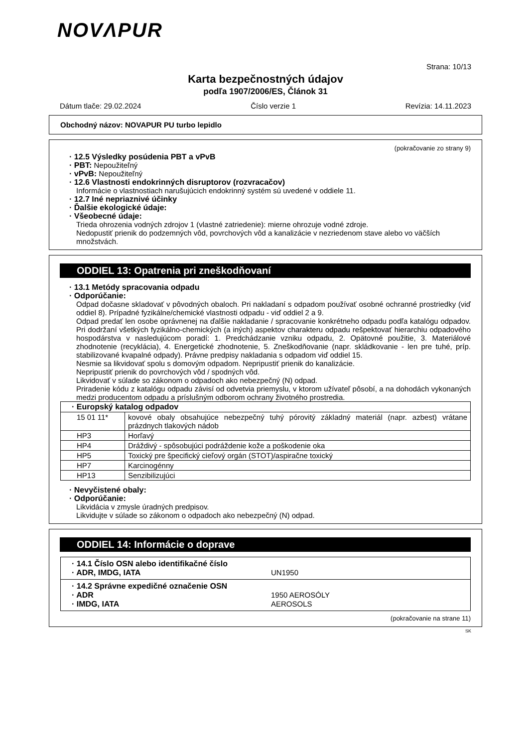NOVΛPUR
Strana: 10/13
Karta bezpečnostných údajov
podľa 1907/2006/ES, Článok 31
Dátum tlače: 29.02.2024 Číslo verzie 1 Revízia: 14.11.2023
Obchodný názov: NOVAPUR PU turbo lepidlo
(pokračovanie zo strany 9)
· 12.5 Výsledky posúdenia PBT a vPvB
· PBT: Nepoužiteľný
· vPvB: Nepoužiteľný
· 12.6 Vlastnosti endokrinných disruptorov (rozvracačov)
Informácie o vlastnostiach narušujúcich endokrinný systém sú uvedené v oddiele 11.
· 12.7 Iné nepriaznivé účinky
· Ďalšie ekologické údaje:
· Všeobecné údaje:
Trieda ohrozenia vodných zdrojov 1 (vlastné zatriedenie): mierne ohrozuje vodné zdroje.
Nedopustiť prienik do podzemných vôd, povrchových vôd a kanalizácie v nezriedenom stave alebo vo väčších množstvách.
ODDIEL 13: Opatrenia pri zneškodňovaní
· 13.1 Metódy spracovania odpadu
· Odporúčanie:
Odpad dočasne skladovať v pôvodných obaloch. Pri nakladaní s odpadom používať osobné ochranné prostriedky (viď oddiel 8). Prípadné fyzikálne/chemické vlastnosti odpadu - viď oddiel 2 a 9.
Odpad predať len osobe oprávnenej na ďalšie nakladanie / spracovanie konkrétneho odpadu podľa katalógu odpadov. Pri dodržaní všetkých fyzikálno-chemických (a iných) aspektov charakteru odpadu rešpektovať hierarchiu odpadového hospodárstva v nasledujúcom poradí: 1. Predchádzanie vzniku odpadu, 2. Opätovné použitie, 3. Materiálové zhodnotenie (recyklácia), 4. Energetické zhodnotenie, 5. Zneškodňovanie (napr. skládkovanie - len pre tuhé, príp. stabilizované kvapalné odpady). Právne predpisy nakladania s odpadom viď oddiel 15.
Nesmie sa likvidovať spolu s domovým odpadom. Nepripustiť prienik do kanalizácie.
Nepripustiť prienik do povrchových vôd / spodných vôd.
Likvidovať v súlade so zákonom o odpadoch ako nebezpečný (N) odpad.
Priradenie kódu z katalógu odpadu závisí od odvetvia priemyslu, v ktorom užívateľ pôsobí, a na dohodách vykonaných medzi producentom odpadu a príslušným odborom ochrany životného prostredia.
| · Europský katalog odpadov | |
| 15 01 11* | kovové obaly obsahujúce nebezpečný tuhý pórovitý základný materiál (napr. azbest) vrátane prázdnych tlakových nádob |
| HP3 | Horľavý |
| HP4 | Dráždivý - spôsobujúci podráždenie kože a poškodenie oka |
| HP5 | Toxický pre špecifický cieľový orgán (STOT)/aspiračne toxický |
| HP7 | Karcinogénny |
| HP13 | Senzibilizujúci |
· Nevyčistené obaly:
· Odporúčanie:
Likvidácia v zmysle úradných predpisov.
Likvidujte v súlade so zákonom o odpadoch ako nebezpečný (N) odpad.
ODDIEL 14: Informácie o doprave
| · 14.1 Číslo OSN alebo identifikačné číslo · ADR, IMDG, IATA UN1950 |
| · 14.2 Správne expedičné označenie OSN · ADR 1950 AEROSÓLY · IMDG, IATA AEROSOLS |
(pokračovanie na strane 11)
SK